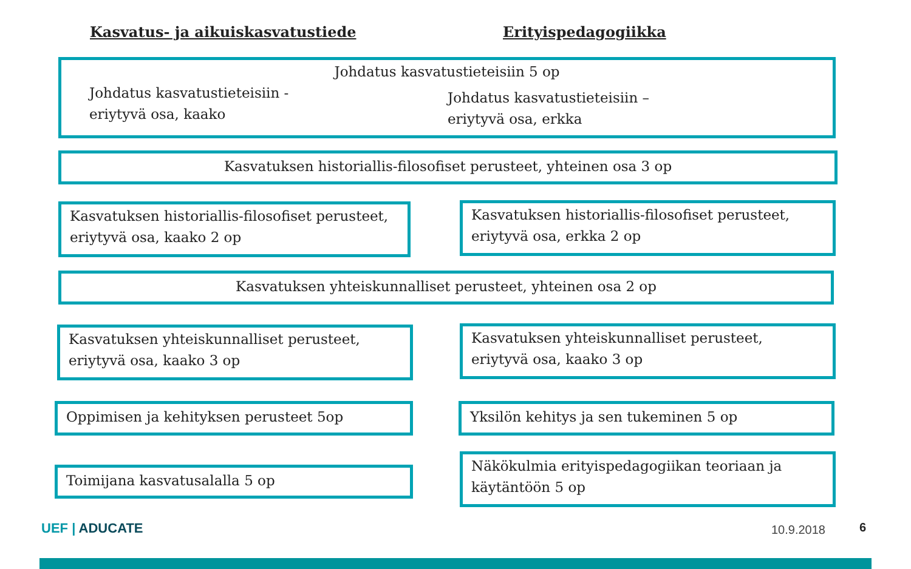Kasvatus- ja aikuiskasvatustiede Erityispedagogiikka
Johdatus kasvatustieteisiin 5 op
Johdatus kasvatustieteisiin -
eriytyvä osa, kaako
Johdatus kasvatustieteisiin –
eriytyvä osa, erkka
Kasvatuksen historiallis-filosofiset perusteet, yhteinen osa 3 op
Kasvatuksen historiallis-filosofiset perusteet, eriytyvä osa, kaako 2 op
Kasvatuksen historiallis-filosofiset perusteet, eriytyvä osa, erkka 2 op
Kasvatuksen yhteiskunnalliset perusteet, yhteinen osa 2 op
Kasvatuksen yhteiskunnalliset perusteet, eriytyvä osa, kaako 3 op
Kasvatuksen yhteiskunnalliset perusteet, eriytyvä osa, kaako 3 op
Oppimisen ja kehityksen perusteet 5op Yksilön kehitys ja sen tukeminen 5 op
Toimijana kasvatusalalla 5 op
Näkökulmia erityispedagogiikan teoriaan ja käytäntöön 5 op
UEF | ADUCATE 10.9.2018 6